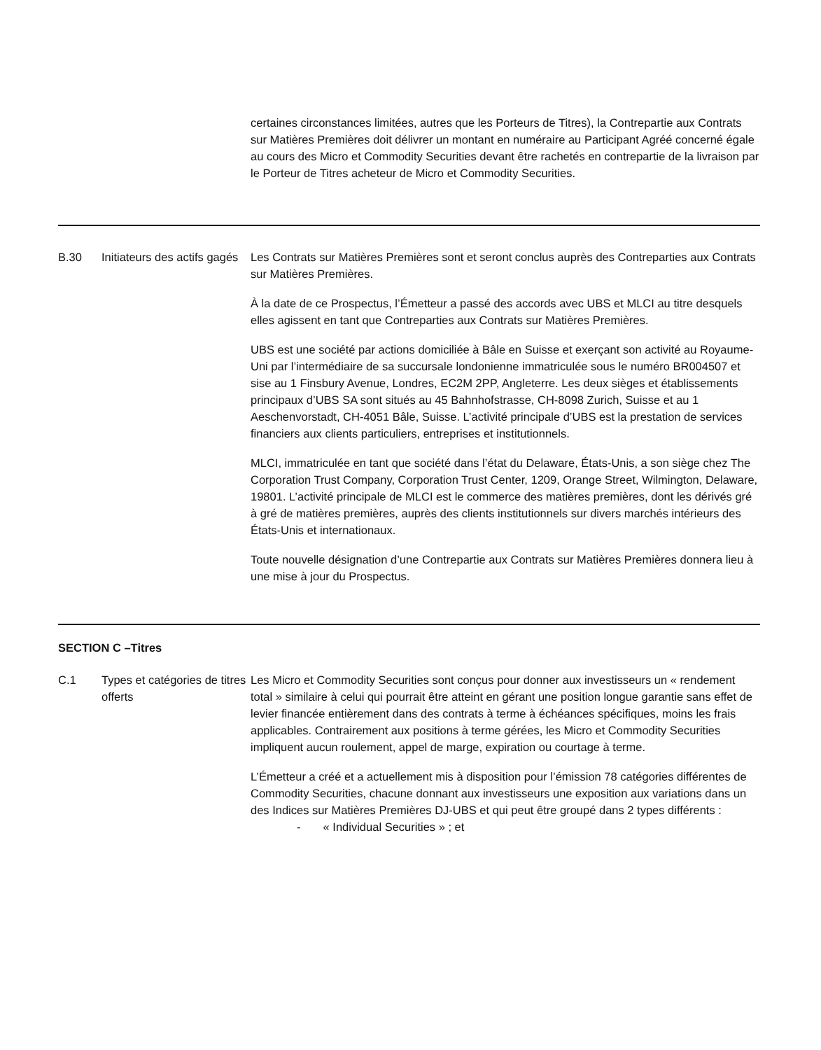certaines circonstances limitées, autres que les Porteurs de Titres), la Contrepartie aux Contrats sur Matières Premières doit délivrer un montant en numéraire au Participant Agréé concerné égale au cours des Micro et Commodity Securities devant être rachetés en contrepartie de la livraison par le Porteur de Titres acheteur de Micro et Commodity Securities.
B.30 Initiateurs des actifs gagés
Les Contrats sur Matières Premières sont et seront conclus auprès des Contreparties aux Contrats sur Matières Premières.
À la date de ce Prospectus, l’Émetteur a passé des accords avec UBS et MLCI au titre desquels elles agissent en tant que Contreparties aux Contrats sur Matières Premières.
UBS est une société par actions domiciliée à Bâle en Suisse et exerçant son activité au Royaume-Uni par l’intermédiaire de sa succursale londonienne immatriculée sous le numéro BR004507 et sise au 1 Finsbury Avenue, Londres, EC2M 2PP, Angleterre. Les deux sièges et établissements principaux d’UBS SA sont situés au 45 Bahnhofstrasse, CH-8098 Zurich, Suisse et au 1 Aeschenvorstadt, CH-4051 Bâle, Suisse. L’activité principale d’UBS est la prestation de services financiers aux clients particuliers, entreprises et institutionnels.
MLCI, immatriculée en tant que société dans l’état du Delaware, États-Unis, a son siège chez The Corporation Trust Company, Corporation Trust Center, 1209, Orange Street, Wilmington, Delaware, 19801. L’activité principale de MLCI est le commerce des matières premières, dont les dérivés gré à gré de matières premières, auprès des clients institutionnels sur divers marchés intérieurs des États-Unis et internationaux.
Toute nouvelle désignation d’une Contrepartie aux Contrats sur Matières Premières donnera lieu à une mise à jour du Prospectus.
SECTION C –Titres
C.1 Types et catégories de titres offerts
Les Micro et Commodity Securities sont conçus pour donner aux investisseurs un « rendement total » similaire à celui qui pourrait être atteint en gérant une position longue garantie sans effet de levier financée entièrement dans des contrats à terme à échéances spécifiques, moins les frais applicables. Contrairement aux positions à terme gérées, les Micro et Commodity Securities impliquent aucun roulement, appel de marge, expiration ou courtage à terme.
L’Émetteur a créé et a actuellement mis à disposition pour l’émission 78 catégories différentes de Commodity Securities, chacune donnant aux investisseurs une exposition aux variations dans un des Indices sur Matières Premières DJ-UBS et qui peut être groupé dans 2 types différents :
- « Individual Securities » ; et